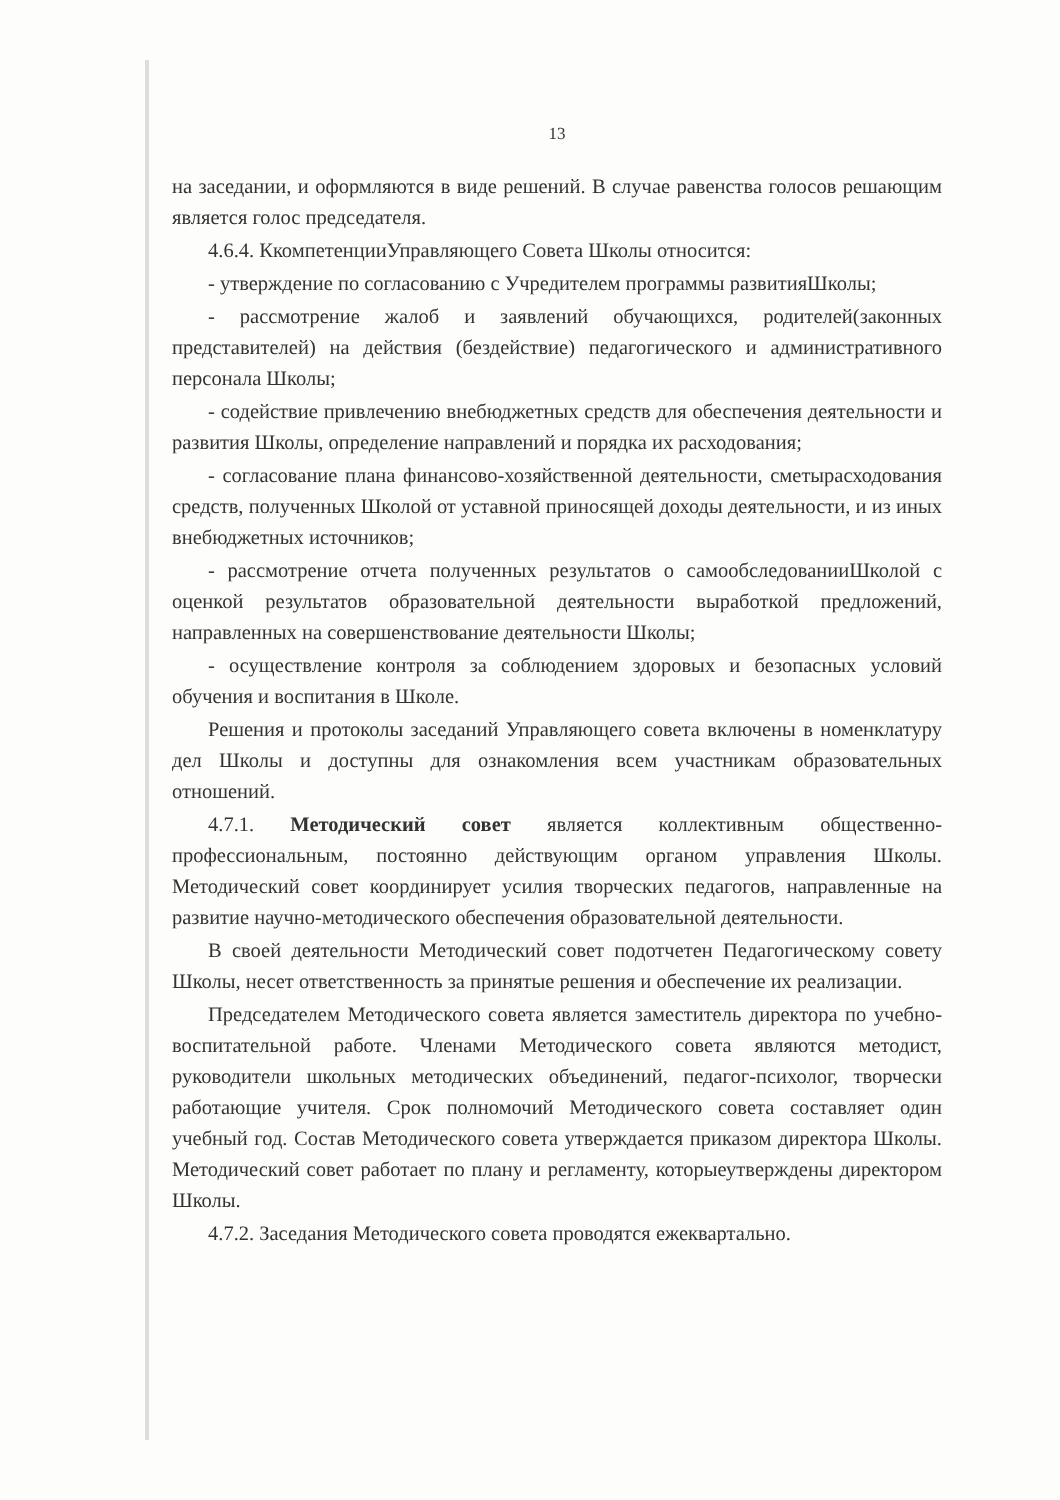13
на заседании, и оформляются в виде решений. В случае равенства голосов решающим является голос председателя.
4.6.4. КкомпетенцииУправляющего Совета Школы относится:
- утверждение по согласованию с Учредителем программы развитияШколы;
- рассмотрение жалоб и заявлений обучающихся, родителей(законных представителей) на действия (бездействие) педагогического и административного персонала Школы;
- содействие привлечению внебюджетных средств для обеспечения деятельности и развития Школы, определение направлений и порядка их расходования;
- согласование плана финансово-хозяйственной деятельности, сметырасходования средств, полученных Школой от уставной приносящей доходы деятельности, и из иных внебюджетных источников;
- рассмотрение отчета полученных результатов о самообследованииШколой с оценкой результатов образовательной деятельности выработкой предложений, направленных на совершенствование деятельности Школы;
- осуществление контроля за соблюдением здоровых и безопасных условий обучения и воспитания в Школе.
Решения и протоколы заседаний Управляющего совета включены в номенклатуру дел Школы и доступны для ознакомления всем участникам образовательных отношений.
4.7.1. Методический совет является коллективным общественно-профессиональным, постоянно действующим органом управления Школы. Методический совет координирует усилия творческих педагогов, направленные на развитие научно-методического обеспечения образовательной деятельности.
В своей деятельности Методический совет подотчетен Педагогическому совету Школы, несет ответственность за принятые решения и обеспечение их реализации.
Председателем Методического совета является заместитель директора по учебно-воспитательной работе. Членами Методического совета являются методист, руководители школьных методических объединений, педагог-психолог, творчески работающие учителя. Срок полномочий Методического совета составляет один учебный год. Состав Методического совета утверждается приказом директора Школы. Методический совет работает по плану и регламенту, которыеутверждены директором Школы.
4.7.2. Заседания Методического совета проводятся ежеквартально.